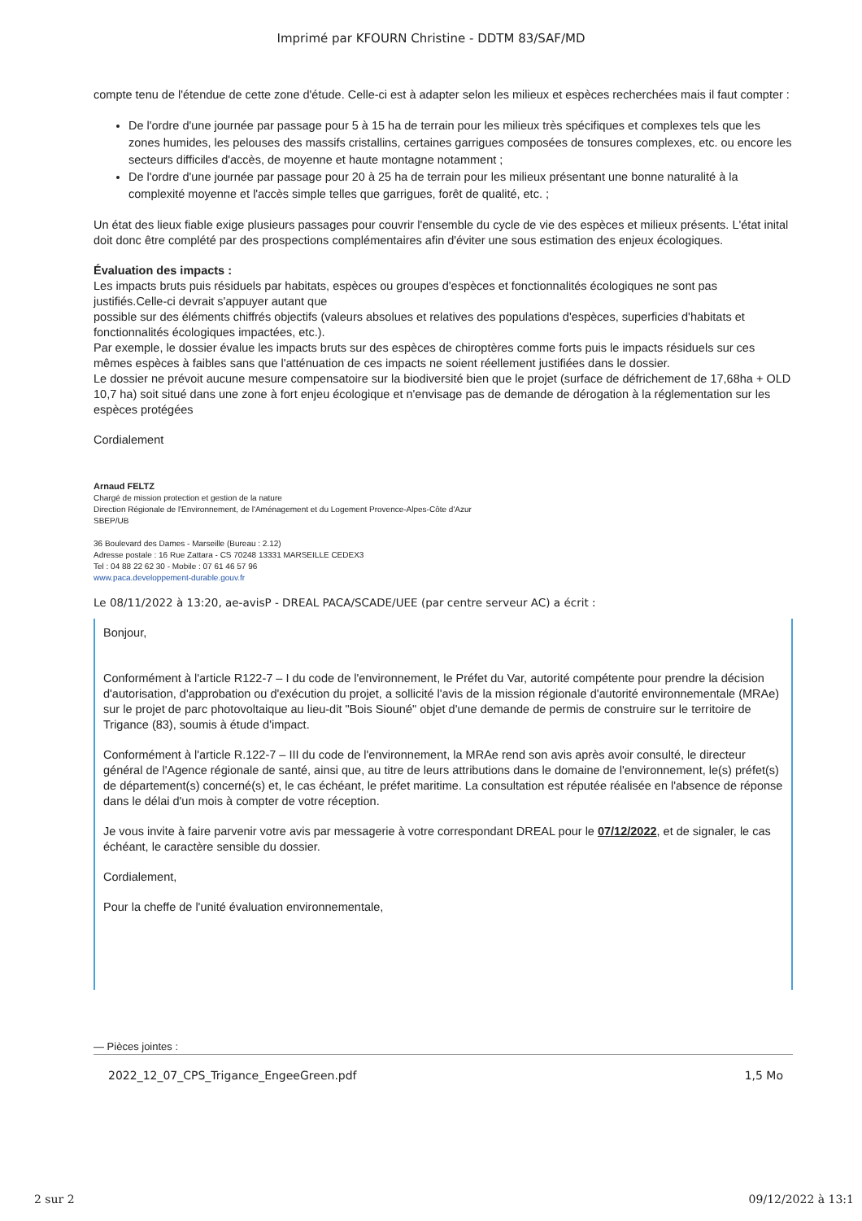Imprimé par KFOURN Christine - DDTM 83/SAF/MD
compte tenu de l'étendue de cette zone d'étude. Celle-ci est à adapter selon les milieux et espèces recherchées mais il faut compter :
De l'ordre d'une journée par passage pour 5 à 15 ha de terrain pour les milieux très spécifiques et complexes tels que les zones humides, les pelouses des massifs cristallins, certaines garrigues composées de tonsures complexes, etc. ou encore les secteurs difficiles d'accès, de moyenne et haute montagne notamment ;
De l'ordre d'une journée par passage pour 20 à 25 ha de terrain pour les milieux présentant une bonne naturalité à la complexité moyenne et l'accès simple telles que garrigues, forêt de qualité, etc. ;
Un état des lieux fiable exige plusieurs passages pour couvrir l'ensemble du cycle de vie des espèces et milieux présents. L'état inital doit donc être complété par des prospections complémentaires afin d'éviter une sous estimation des enjeux écologiques.
Évaluation des impacts :
Les impacts bruts puis résiduels par habitats, espèces ou groupes d'espèces et fonctionnalités écologiques ne sont pas justifiés.Celle-ci devrait s'appuyer autant que
possible sur des éléments chiffrés objectifs (valeurs absolues et relatives des populations d'espèces, superficies d'habitats et fonctionnalités écologiques impactées, etc.).
Par exemple, le dossier évalue les impacts bruts sur des espèces de chiroptères comme forts puis le impacts résiduels sur ces mêmes espèces à faibles sans que l'atténuation de ces impacts ne soient réellement justifiées dans le dossier.
Le dossier ne prévoit aucune mesure compensatoire sur la biodiversité bien que le projet (surface de défrichement de 17,68ha + OLD 10,7 ha) soit situé dans une zone à fort enjeu écologique et n'envisage pas de demande de dérogation à la réglementation sur les espèces protégées
Cordialement
Arnaud FELTZ
Chargé de mission protection et gestion de la nature
Direction Régionale de l'Environnement, de l'Aménagement et du Logement Provence-Alpes-Côte d'Azur
SBEP/UB
36 Boulevard des Dames - Marseille (Bureau : 2.12)
Adresse postale : 16 Rue Zattara - CS 70248 13331 MARSEILLE CEDEX3
Tel : 04 88 22 62 30 - Mobile : 07 61 46 57 96
www.paca.developpement-durable.gouv.fr
Le 08/11/2022 à 13:20, ae-avisP - DREAL PACA/SCADE/UEE (par centre serveur AC) a écrit :
Bonjour,
Conformément à l'article R122-7 – I du code de l'environnement, le Préfet du Var, autorité compétente pour prendre la décision d'autorisation, d'approbation ou d'exécution du projet, a sollicité l'avis de la mission régionale d'autorité environnementale (MRAe) sur le projet de parc photovoltaique au lieu-dit "Bois Siouné" objet d'une demande de permis de construire sur le territoire de Trigance (83), soumis à étude d'impact.
Conformément à l'article R.122-7 – III du code de l'environnement, la MRAe rend son avis après avoir consulté, le directeur général de l'Agence régionale de santé, ainsi que, au titre de leurs attributions dans le domaine de l'environnement, le(s) préfet(s) de département(s) concerné(s) et, le cas échéant, le préfet maritime. La consultation est réputée réalisée en l'absence de réponse dans le délai d'un mois à compter de votre réception.
Je vous invite à faire parvenir votre avis par messagerie à votre correspondant DREAL pour le 07/12/2022, et de signaler, le cas échéant, le caractère sensible du dossier.
Cordialement,
Pour la cheffe de l'unité évaluation environnementale,
— Pièces jointes :
2022_12_07_CPS_Trigance_EngeeGreen.pdf 1,5 Mo
2 sur 2 09/12/2022 à 13:1